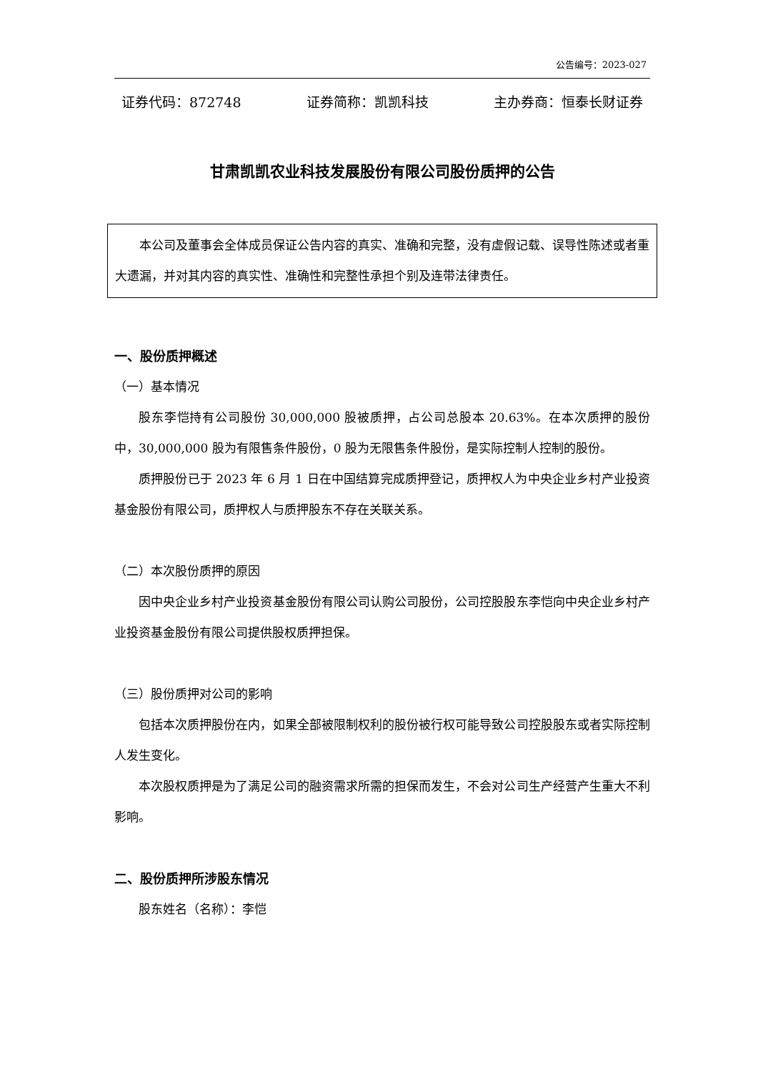公告编号：2023-027
证券代码：872748 证券简称：凯凯科技 主办券商：恒泰长财证券
甘肃凯凯农业科技发展股份有限公司股份质押的公告
本公司及董事会全体成员保证公告内容的真实、准确和完整，没有虚假记载、误导性陈述或者重大遗漏，并对其内容的真实性、准确性和完整性承担个别及连带法律责任。
一、股份质押概述
（一）基本情况
股东李恺持有公司股份 30,000,000 股被质押，占公司总股本 20.63%。在本次质押的股份中，30,000,000 股为有限售条件股份，0 股为无限售条件股份，是实际控制人控制的股份。
质押股份已于 2023 年 6 月 1 日在中国结算完成质押登记，质押权人为中央企业乡村产业投资基金股份有限公司，质押权人与质押股东不存在关联关系。
（二）本次股份质押的原因
因中央企业乡村产业投资基金股份有限公司认购公司股份，公司控股股东李恺向中央企业乡村产业投资基金股份有限公司提供股权质押担保。
（三）股份质押对公司的影响
包括本次质押股份在内，如果全部被限制权利的股份被行权可能导致公司控股股东或者实际控制人发生变化。
本次股权质押是为了满足公司的融资需求所需的担保而发生，不会对公司生产经营产生重大不利影响。
二、股份质押所涉股东情况
股东姓名（名称）：李恺